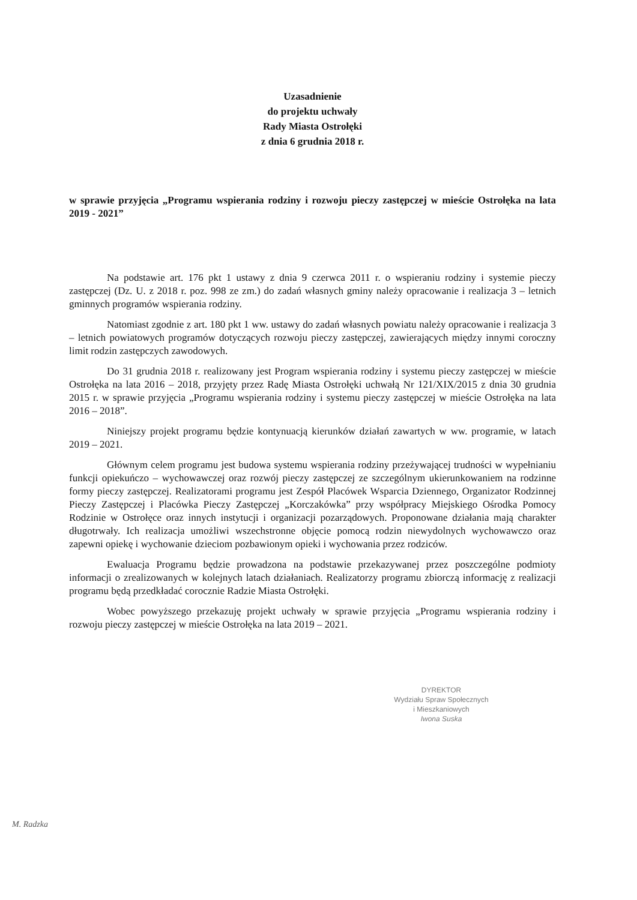Uzasadnienie
do projektu uchwały
Rady Miasta Ostrołęki
z dnia 6 grudnia 2018 r.
w sprawie przyjęcia „Programu wspierania rodziny i rozwoju pieczy zastępczej w mieście Ostrołęka na lata 2019 - 2021”
Na podstawie art. 176 pkt 1 ustawy z dnia 9 czerwca 2011 r. o wspieraniu rodziny i systemie pieczy zastępczej (Dz. U. z 2018 r. poz. 998 ze zm.) do zadań własnych gminy należy opracowanie i realizacja 3 – letnich gminnych programów wspierania rodziny.
Natomiast zgodnie z art. 180 pkt 1 ww. ustawy do zadań własnych powiatu należy opracowanie i realizacja 3 – letnich powiatowych programów dotyczących rozwoju pieczy zastępczej, zawierających między innymi coroczny limit rodzin zastępczych zawodowych.
Do 31 grudnia 2018 r. realizowany jest Program wspierania rodziny i systemu pieczy zastępczej w mieście Ostrołęka na lata 2016 – 2018, przyjęty przez Radę Miasta Ostrołęki uchwałą Nr 121/XIX/2015 z dnia 30 grudnia 2015 r. w sprawie przyjęcia „Programu wspierania rodziny i systemu pieczy zastępczej w mieście Ostrołęka na lata 2016 – 2018”.
Niniejszy projekt programu będzie kontynuacją kierunków działań zawartych w ww. programie, w latach 2019 – 2021.
Głównym celem programu jest budowa systemu wspierania rodziny przeżywającej trudności w wypełnianiu funkcji opiekuńczo – wychowawczej oraz rozwój pieczy zastępczej ze szczególnym ukierunkowaniem na rodzinne formy pieczy zastępczej. Realizatorami programu jest Zespół Placówek Wsparcia Dziennego, Organizator Rodzinnej Pieczy Zastępczej i Placówka Pieczy Zastępczej „Korczakówka” przy współpracy Miejskiego Ośrodka Pomocy Rodzinie w Ostrołęce oraz innych instytucji i organizacji pozarządowych. Proponowane działania mają charakter długotrwały. Ich realizacja umożliwi wszechstronne objęcie pomocą rodzin niewydolnych wychowawczo oraz zapewni opiekę i wychowanie dzieciom pozbawionym opieki i wychowania przez rodziców.
Ewaluacja Programu będzie prowadzona na podstawie przekazywanej przez poszczególne podmioty informacji o zrealizowanych w kolejnych latach działaniach. Realizatorzy programu zbiorczą informację z realizacji programu będą przedkładać corocznie Radzie Miasta Ostrołęki.
Wobec powyższego przekazuję projekt uchwały w sprawie przyjęcia „Programu wspierania rodziny i rozwoju pieczy zastępczej w mieście Ostrołęka na lata 2019 – 2021.
DYREKTOR
Wydziału Spraw Społecznych
i Mieszkaniowych
Iwona Suska
M. Radzka